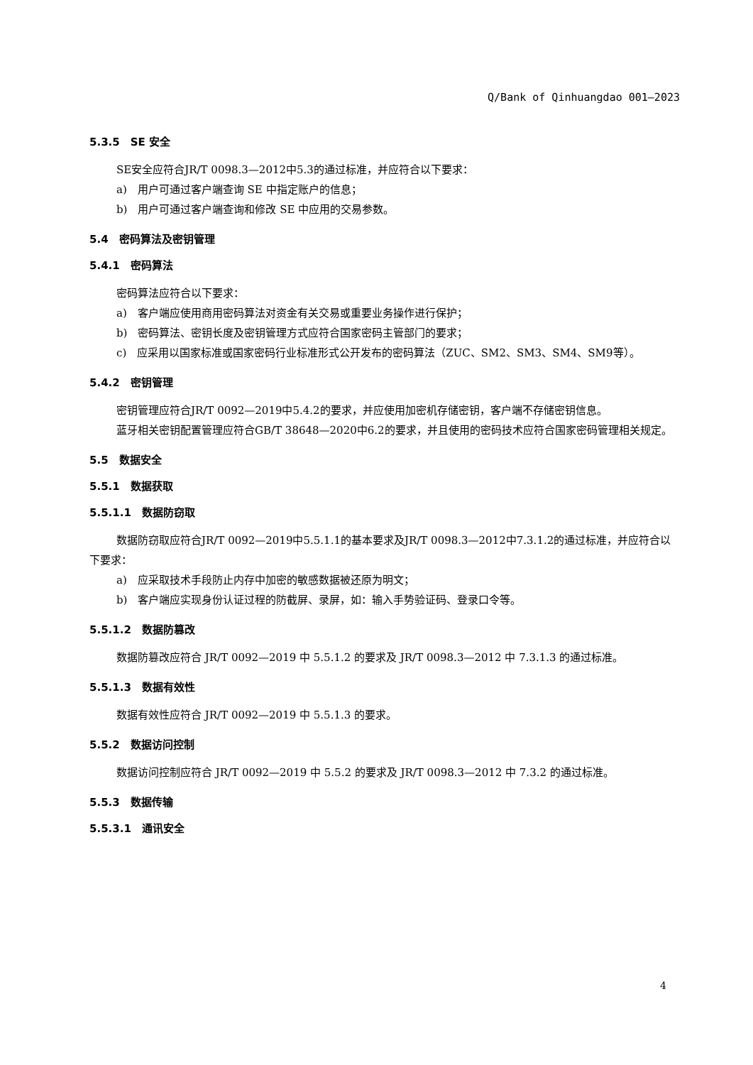Q/Bank of Qinhuangdao 001—2023
5.3.5　SE 安全
SE安全应符合JR/T 0098.3—2012中5.3的通过标准，并应符合以下要求：
a)　用户可通过客户端查询 SE 中指定账户的信息；
b)　用户可通过客户端查询和修改 SE 中应用的交易参数。
5.4　密码算法及密钥管理
5.4.1　密码算法
密码算法应符合以下要求：
a)　客户端应使用商用密码算法对资金有关交易或重要业务操作进行保护；
b)　密码算法、密钥长度及密钥管理方式应符合国家密码主管部门的要求；
c)　应采用以国家标准或国家密码行业标准形式公开发布的密码算法（ZUC、SM2、SM3、SM4、SM9等）。
5.4.2　密钥管理
密钥管理应符合JR/T 0092—2019中5.4.2的要求，并应使用加密机存储密钥，客户端不存储密钥信息。
蓝牙相关密钥配置管理应符合GB/T 38648—2020中6.2的要求，并且使用的密码技术应符合国家密码管理相关规定。
5.5　数据安全
5.5.1　数据获取
5.5.1.1　数据防窃取
数据防窃取应符合JR/T 0092—2019中5.5.1.1的基本要求及JR/T 0098.3—2012中7.3.1.2的通过标准，并应符合以下要求：
a)　应采取技术手段防止内存中加密的敏感数据被还原为明文；
b)　客户端应实现身份认证过程的防截屏、录屏，如：输入手势验证码、登录口令等。
5.5.1.2　数据防篡改
数据防篡改应符合 JR/T 0092—2019 中 5.5.1.2 的要求及 JR/T 0098.3—2012 中 7.3.1.3 的通过标准。
5.5.1.3　数据有效性
数据有效性应符合 JR/T 0092—2019 中 5.5.1.3 的要求。
5.5.2　数据访问控制
数据访问控制应符合 JR/T 0092—2019 中 5.5.2 的要求及 JR/T 0098.3—2012 中 7.3.2 的通过标准。
5.5.3　数据传输
5.5.3.1　通讯安全
4